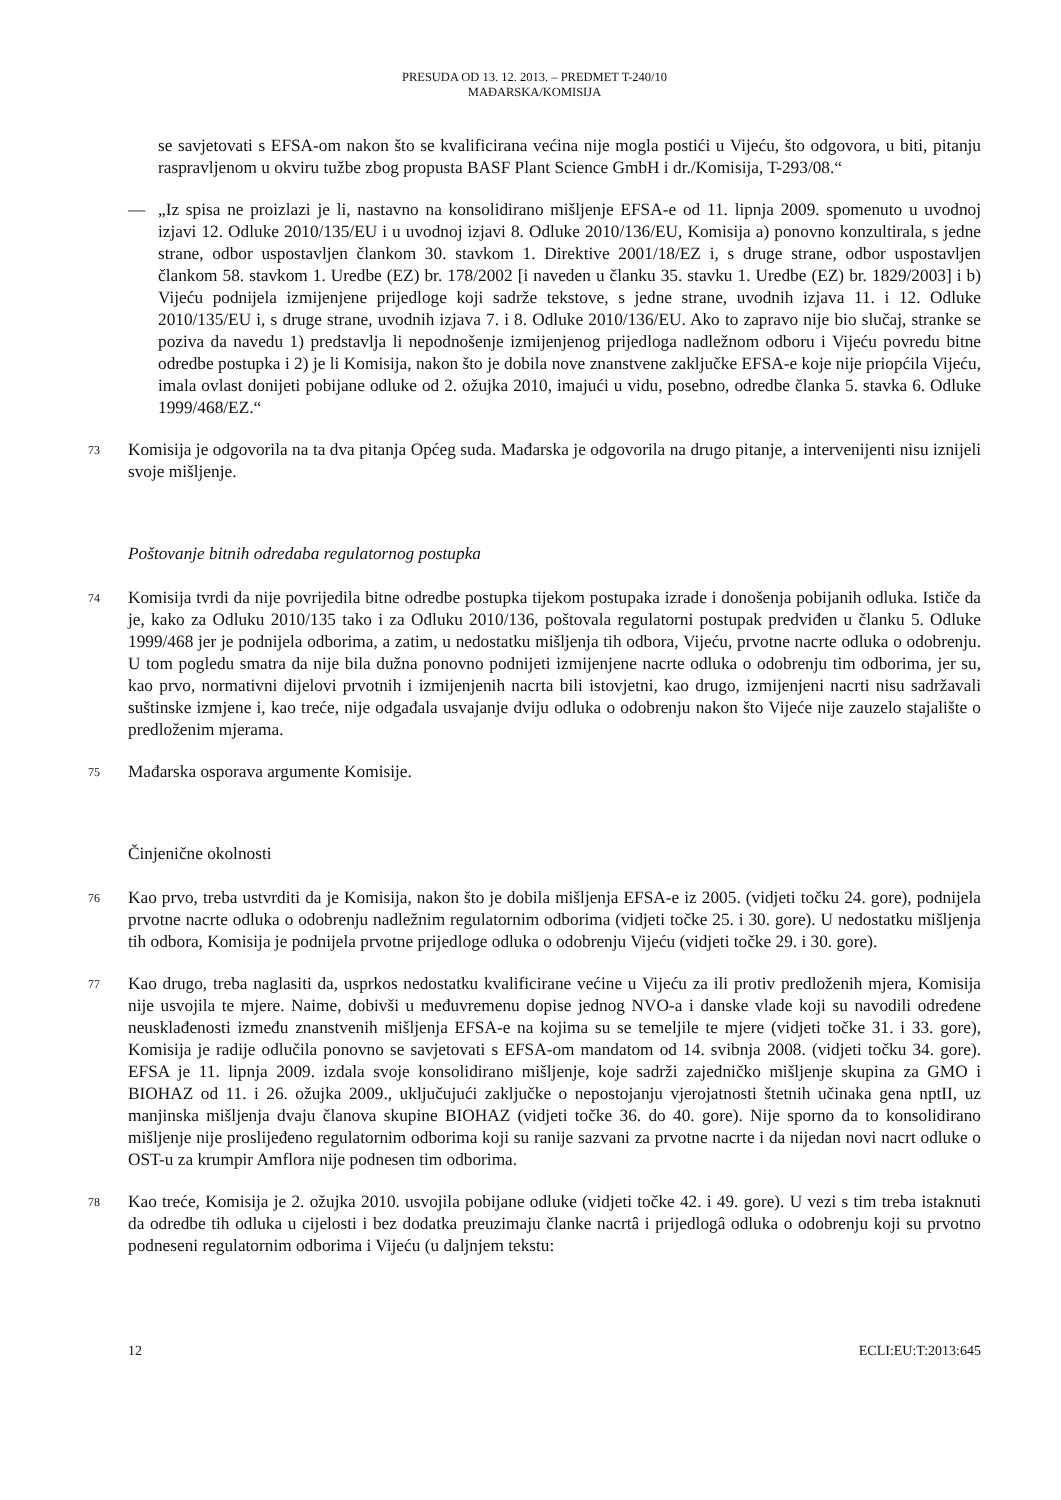PRESUDA OD 13. 12. 2013. – PREDMET T-240/10
MAĐARSKA/KOMISIJA
se savjetovati s EFSA-om nakon što se kvalificirana većina nije mogla postići u Vijeću, što odgovora, u biti, pitanju raspravljenom u okviru tužbe zbog propusta BASF Plant Science GmbH i dr./Komisija, T-293/08.“
— „Iz spisa ne proizlazi je li, nastavno na konsolidirano mišljenje EFSA-e od 11. lipnja 2009. spomenuto u uvodnoj izjavi 12. Odluke 2010/135/EU i u uvodnoj izjavi 8. Odluke 2010/136/EU, Komisija a) ponovno konzultirala, s jedne strane, odbor uspostavljen člankom 30. stavkom 1. Direktive 2001/18/EZ i, s druge strane, odbor uspostavljen člankom 58. stavkom 1. Uredbe (EZ) br. 178/2002 [i naveden u članku 35. stavku 1. Uredbe (EZ) br. 1829/2003] i b) Vijeću podnijela izmijenjene prijedloge koji sadrže tekstove, s jedne strane, uvodnih izjava 11. i 12. Odluke 2010/135/EU i, s druge strane, uvodnih izjava 7. i 8. Odluke 2010/136/EU. Ako to zapravo nije bio slučaj, stranke se poziva da navedu 1) predstavlja li nepodnošenje izmijenjenog prijedloga nadležnom odboru i Vijeću povredu bitne odredbe postupka i 2) je li Komisija, nakon što je dobila nove znanstvene zaključke EFSA-e koje nije priopćila Vijeću, imala ovlast donijeti pobijane odluke od 2. ožujka 2010, imajući u vidu, posebno, odredbe članka 5. stavka 6. Odluke 1999/468/EZ.“
73
Komisija je odgovorila na ta dva pitanja Općeg suda. Mađarska je odgovorila na drugo pitanje, a intervenijenti nisu iznijeli svoje mišljenje.
Poštovanje bitnih odredaba regulatornog postupka
74
Komisija tvrdi da nije povrijedila bitne odredbe postupka tijekom postupaka izrade i donošenja pobijanih odluka. Ističe da je, kako za Odluku 2010/135 tako i za Odluku 2010/136, poštovala regulatorni postupak predviđen u članku 5. Odluke 1999/468 jer je podnijela odborima, a zatim, u nedostatku mišljenja tih odbora, Vijeću, prvotne nacrte odluka o odobrenju. U tom pogledu smatra da nije bila dužna ponovno podnijeti izmijenjene nacrte odluka o odobrenju tim odborima, jer su, kao prvo, normativni dijelovi prvotnih i izmijenjenih nacrta bili istovjetni, kao drugo, izmijenjeni nacrti nisu sadržavali suštinske izmjene i, kao treće, nije odgađala usvajanje dviju odluka o odobrenju nakon što Vijeće nije zauzelo stajalište o predloženim mjerama.
75
Mađarska osporava argumente Komisije.
Činjenične okolnosti
76
Kao prvo, treba ustvrditi da je Komisija, nakon što je dobila mišljenja EFSA-e iz 2005. (vidjeti točku 24. gore), podnijela prvotne nacrte odluka o odobrenju nadležnim regulatornim odborima (vidjeti točke 25. i 30. gore). U nedostatku mišljenja tih odbora, Komisija je podnijela prvotne prijedloge odluka o odobrenju Vijeću (vidjeti točke 29. i 30. gore).
77
Kao drugo, treba naglasiti da, usprkos nedostatku kvalificirane većine u Vijeću za ili protiv predloženih mjera, Komisija nije usvojila te mjere. Naime, dobivši u međuvremenu dopise jednog NVO-a i danske vlade koji su navodili određene neusklađenosti između znanstvenih mišljenja EFSA-e na kojima su se temeljile te mjere (vidjeti točke 31. i 33. gore), Komisija je radije odlučila ponovno se savjetovati s EFSA-om mandatom od 14. svibnja 2008. (vidjeti točku 34. gore). EFSA je 11. lipnja 2009. izdala svoje konsolidirano mišljenje, koje sadrži zajedničko mišljenje skupina za GMO i BIOHAZ od 11. i 26. ožujka 2009., uključujući zaključke o nepostojanju vjerojatnosti štetnih učinaka gena nptII, uz manjinska mišljenja dvaju članova skupine BIOHAZ (vidjeti točke 36. do 40. gore). Nije sporno da to konsolidirano mišljenje nije proslijeđeno regulatornim odborima koji su ranije sazvani za prvotne nacrte i da nijedan novi nacrt odluke o OST-u za krumpir Amflora nije podnesen tim odborima.
78
Kao treće, Komisija je 2. ožujka 2010. usvojila pobijane odluke (vidjeti točke 42. i 49. gore). U vezi s tim treba istaknuti da odredbe tih odluka u cijelosti i bez dodatka preuzimaju članke nacrtâ i prijedlogâ odluka o odobrenju koji su prvotno podneseni regulatornim odborima i Vijeću (u daljnjem tekstu:
12 ECLI:EU:T:2013:645